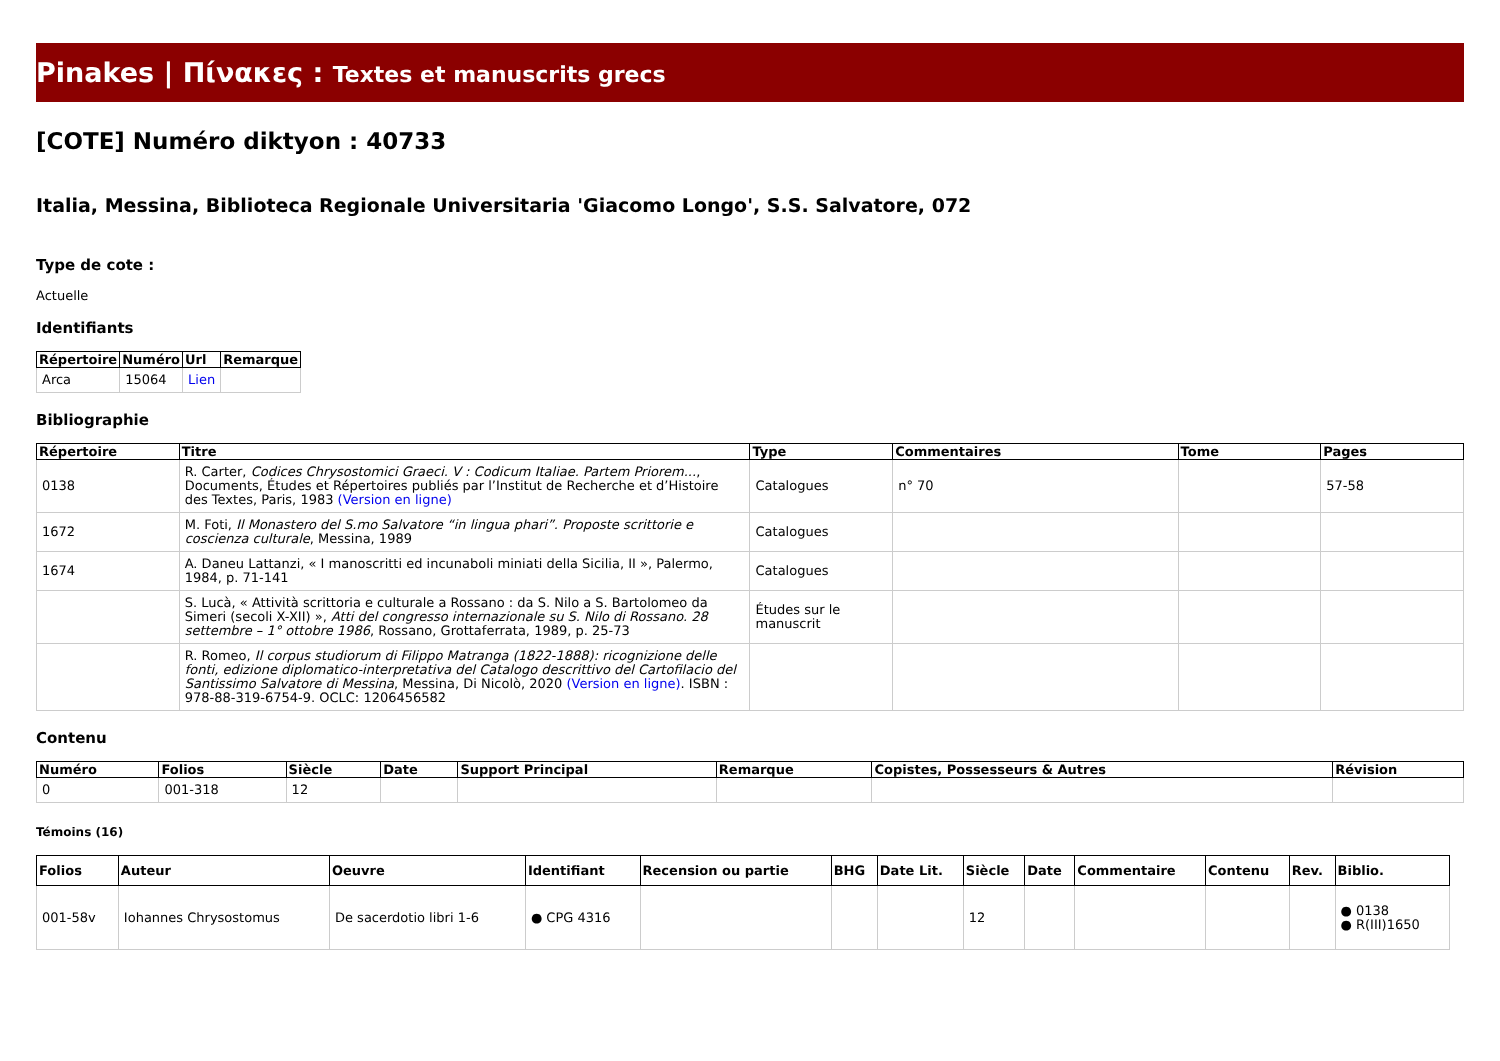Pinakes | Πίνακες : Textes et manuscrits grecs
[COTE] Numéro diktyon : 40733
Italia, Messina, Biblioteca Regionale Universitaria 'Giacomo Longo', S.S. Salvatore, 072
Type de cote :
Actuelle
Identifiants
| Répertoire | Numéro | Url | Remarque |
| --- | --- | --- | --- |
| Arca | 15064 | Lien | |
Bibliographie
| Répertoire | Titre | Type | Commentaires | Tome | Pages |
| --- | --- | --- | --- | --- | --- |
| 0138 | R. Carter, Codices Chrysostomici Graeci. V : Codicum Italiae. Partem Priorem... , Documents, Études et Répertoires publiés par l’Institut de Recherche et d’Histoire des Textes, Paris, 1983 (Version en ligne) | Catalogues | n° 70 | | 57-58 |
| 1672 | M. Foti, Il Monastero del S.mo Salvatore “in lingua phari”. Proposte scrittorie e coscienza culturale , Messina, 1989 | Catalogues | | | |
| 1674 | A. Daneu Lattanzi, « I manoscritti ed incunaboli miniati della Sicilia, II », Palermo, 1984, p. 71-141 | Catalogues | | | |
| | S. Lucà, « Attività scrittoria e culturale a Rossano : da S. Nilo a S. Bartolomeo da Simeri (secoli X-XII) », Atti del congresso internazionale su S. Nilo di Rossano. 28 settembre – 1° ottobre 1986 , Rossano, Grottaferrata, 1989, p. 25-73 | Études sur le manuscrit | | | |
| | R. Romeo, Il corpus studiorum di Filippo Matranga (1822-1888): ricognizione delle fonti, edizione diplomatico-interpretativa del Catalogo descrittivo del Cartofilacio del Santissimo Salvatore di Messina , Messina, Di Nicolò, 2020 (Version en ligne) . ISBN : 978-88-319-6754-9. OCLC: 1206456582 | | | | |
Contenu
| Numéro | Folios | Siècle | Date | Support Principal | Remarque | Copistes, Possesseurs & Autres | Révision |
| --- | --- | --- | --- | --- | --- | --- | --- |
| 0 | 001-318 | 12 | | | | | |
Témoins (16)
| Folios | Auteur | Oeuvre | Identifiant | Recension ou partie | BHG | Date Lit. | Siècle | Date | Commentaire | Contenu | Rev. | Biblio. |
| --- | --- | --- | --- | --- | --- | --- | --- | --- | --- | --- | --- | --- |
| 001-58v | Iohannes Chrysostomus | De sacerdotio libri 1-6 | ● CPG 4316 | | | | 12 | | | | | ● 0138 ● R(III)1650 |